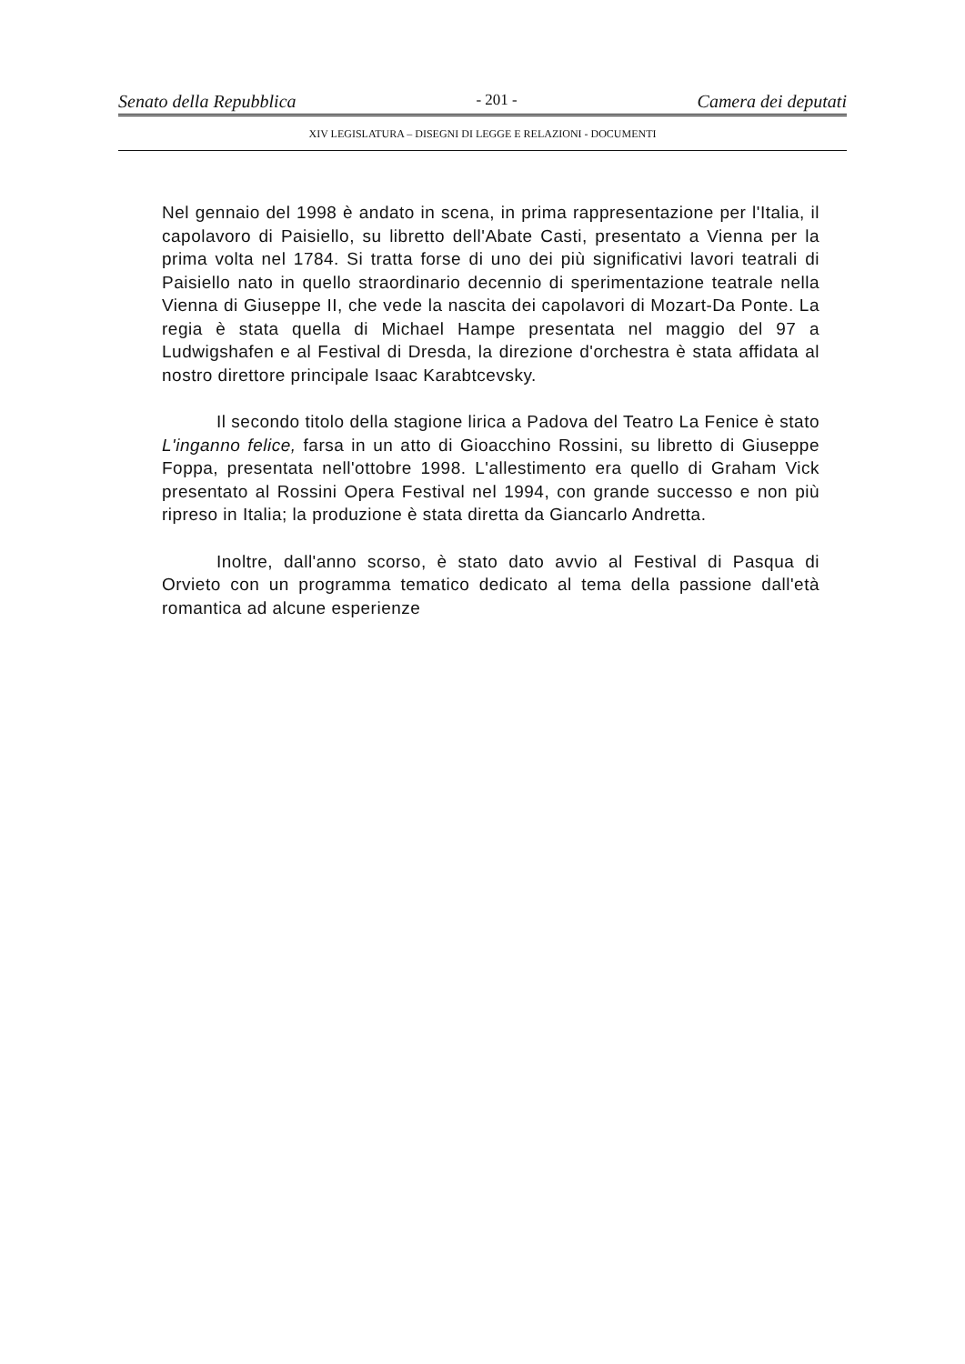Senato della Repubblica - 201 - Camera dei deputati
XIV LEGISLATURA – DISEGNI DI LEGGE E RELAZIONI - DOCUMENTI
Nel gennaio del 1998 è andato in scena, in prima rappresentazione per l'Italia, il capolavoro di Paisiello, su libretto dell'Abate Casti, presentato a Vienna per la prima volta nel 1784. Si tratta forse di uno dei più significativi lavori teatrali di Paisiello nato in quello straordinario decennio di sperimentazione teatrale nella Vienna di Giuseppe II, che vede la nascita dei capolavori di Mozart-Da Ponte. La regia è stata quella di Michael Hampe presentata nel maggio del 97 a Ludwigshafen e al Festival di Dresda, la direzione d'orchestra è stata affidata al nostro direttore principale Isaac Karabtcevsky.
Il secondo titolo della stagione lirica a Padova del Teatro La Fenice è stato L'inganno felice, farsa in un atto di Gioacchino Rossini, su libretto di Giuseppe Foppa, presentata nell'ottobre 1998. L'allestimento era quello di Graham Vick presentato al Rossini Opera Festival nel 1994, con grande successo e non più ripreso in Italia; la produzione è stata diretta da Giancarlo Andretta.
Inoltre, dall'anno scorso, è stato dato avvio al Festival di Pasqua di Orvieto con un programma tematico dedicato al tema della passione dall'età romantica ad alcune esperienze